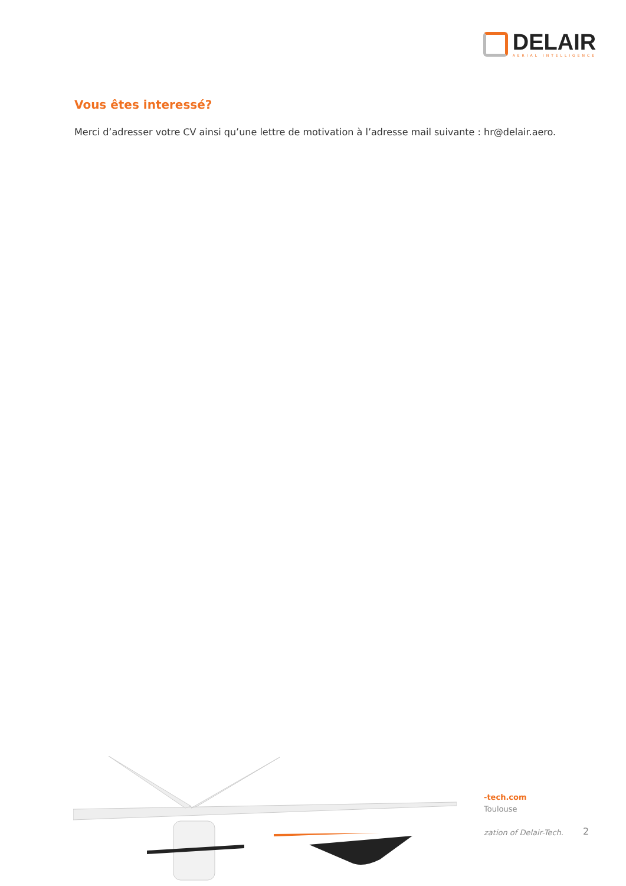DELAIR
AERIAL INTELLIGENCE
Vous êtes interessé?
Merci d’adresser votre CV ainsi qu’une lettre de motivation à l’adresse mail suivante : hr@delair.aero.
-tech.com
Toulouse
zation of Delair-Tech.
2